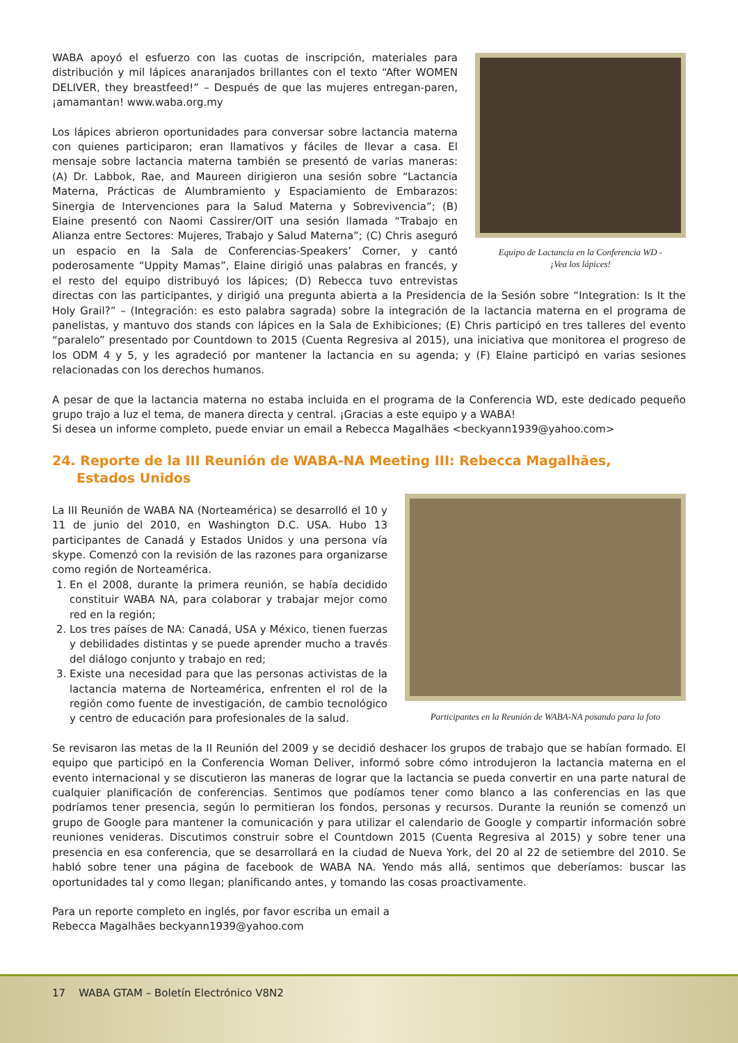Equipo de Lactancia en la Conferencia WD -
¡Vea los lápices!
WABA apoyó el esfuerzo con las cuotas de inscripción, materiales para distribución y mil lápices anaranjados brillantes con el texto “After WOMEN DELIVER, they breastfeed!” – Después de que las mujeres entregan-paren, ¡amamantan! www.waba.org.my
Los lápices abrieron oportunidades para conversar sobre lactancia materna con quienes participaron; eran llamativos y fáciles de llevar a casa. El mensaje sobre lactancia materna también se presentó de varias maneras: (A) Dr. Labbok, Rae, and Maureen dirigieron una sesión sobre “Lactancia Materna, Prácticas de Alumbramiento y Espaciamiento de Embarazos: Sinergia de Intervenciones para la Salud Materna y Sobrevivencia”; (B) Elaine presentó con Naomi Cassirer/OIT una sesión llamada “Trabajo en Alianza entre Sectores: Mujeres, Trabajo y Salud Materna”; (C) Chris aseguró un espacio en la Sala de Conferencias-Speakers’ Corner, y cantó poderosamente “Uppity Mamas”, Elaine dirigió unas palabras en francés, y el resto del equipo distribuyó los lápices; (D) Rebecca tuvo entrevistas directas con las participantes, y dirigió una pregunta abierta a la Presidencia de la Sesión sobre “Integration: Is It the Holy Grail?” – (Integración: es esto palabra sagrada) sobre la integración de la lactancia materna en el programa de panelistas, y mantuvo dos stands con lápices en la Sala de Exhibiciones; (E) Chris participó en tres talleres del evento “paralelo” presentado por Countdown to 2015 (Cuenta Regresiva al 2015), una iniciativa que monitorea el progreso de los ODM 4 y 5, y les agradeció por mantener la lactancia en su agenda; y (F) Elaine participó en varias sesiones relacionadas con los derechos humanos.
A pesar de que la lactancia materna no estaba incluida en el programa de la Conferencia WD, este dedicado pequeño grupo trajo a luz el tema, de manera directa y central. ¡Gracias a este equipo y a WABA!
Si desea un informe completo, puede enviar un email a Rebecca Magalhães <beckyann1939@yahoo.com>
24. Reporte de la III Reunión de WABA-NA Meeting III: Rebecca Magalhães,
Estados Unidos
Participantes en la Reunión de WABA-NA posando para la foto
La III Reunión de WABA NA (Norteamérica) se desarrolló el 10 y 11 de junio del 2010, en Washington D.C. USA. Hubo 13 participantes de Canadá y Estados Unidos y una persona vía skype. Comenzó con la revisión de las razones para organizarse como región de Norteamérica.
1. En el 2008, durante la primera reunión, se había decidido constituir WABA NA, para colaborar y trabajar mejor como red en la región;
2. Los tres países de NA: Canadá, USA y México, tienen fuerzas y debilidades distintas y se puede aprender mucho a través del diálogo conjunto y trabajo en red;
3. Existe una necesidad para que las personas activistas de la lactancia materna de Norteamérica, enfrenten el rol de la región como fuente de investigación, de cambio tecnológico y centro de educación para profesionales de la salud.
Se revisaron las metas de la II Reunión del 2009 y se decidió deshacer los grupos de trabajo que se habían formado. El equipo que participó en la Conferencia Woman Deliver, informó sobre cómo introdujeron la lactancia materna en el evento internacional y se discutieron las maneras de lograr que la lactancia se pueda convertir en una parte natural de cualquier planificación de conferencias. Sentimos que podíamos tener como blanco a las conferencias en las que podríamos tener presencia, según lo permitieran los fondos, personas y recursos. Durante la reunión se comenzó un grupo de Google para mantener la comunicación y para utilizar el calendario de Google y compartir información sobre reuniones venideras. Discutimos construir sobre el Countdown 2015 (Cuenta Regresiva al 2015) y sobre tener una presencia en esa conferencia, que se desarrollará en la ciudad de Nueva York, del 20 al 22 de setiembre del 2010. Se habló sobre tener una página de facebook de WABA NA. Yendo más allá, sentimos que deberíamos: buscar las oportunidades tal y como llegan; planificando antes, y tomando las cosas proactivamente.
Para un reporte completo en inglés, por favor escriba un email a
Rebecca Magalhães beckyann1939@yahoo.com
17 WABA GTAM – Boletín Electrónico V8N2